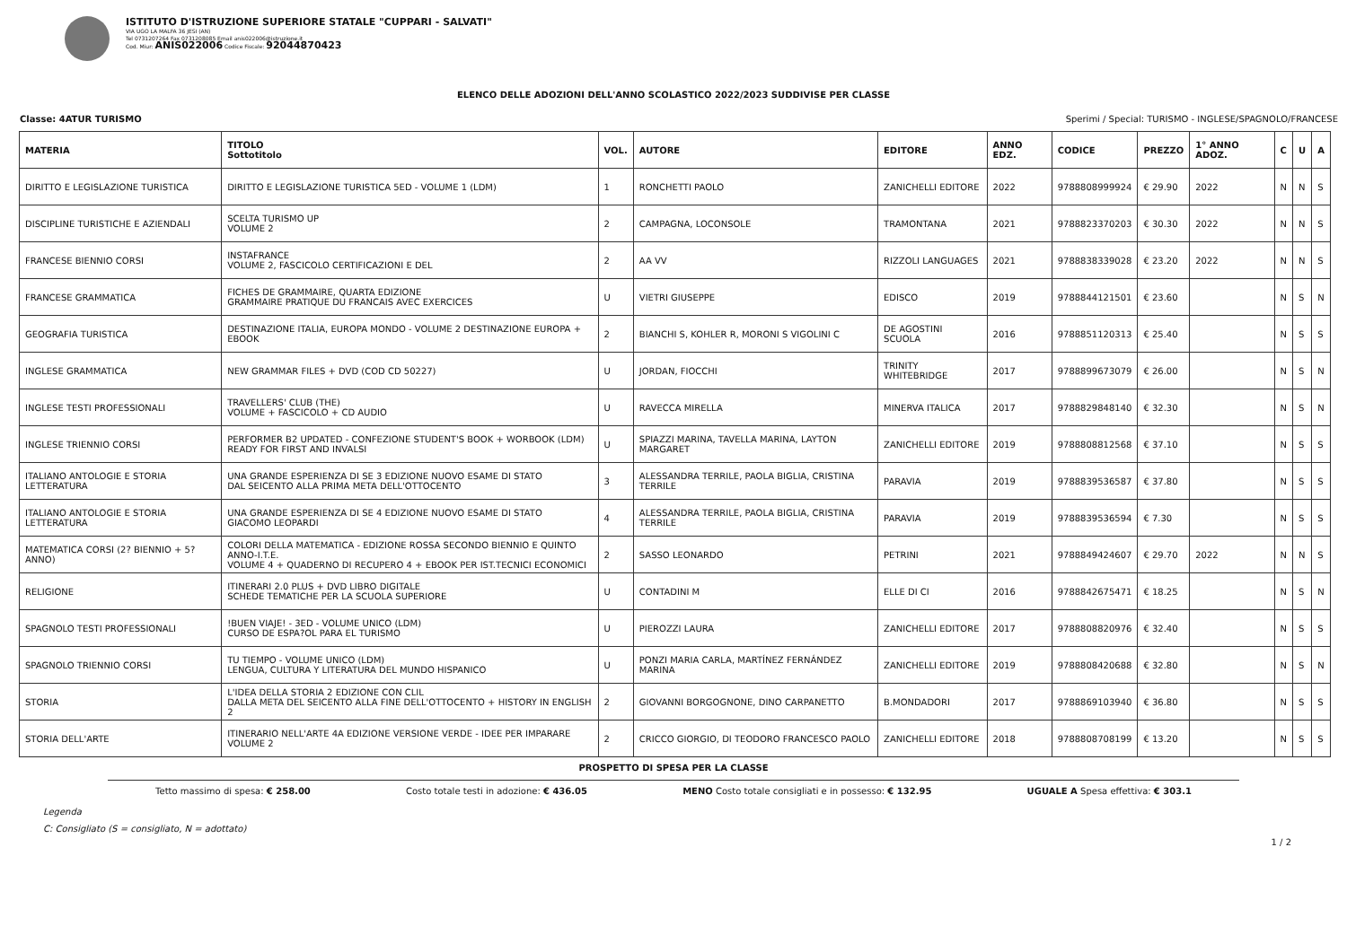ISTITUTO D'ISTRUZIONE SUPERIORE STATALE "CUPPARI - SALVATI"
VIA UGO LA MALFA 36 JESI (AN)
Tel 0731207264 Fax 0731208085 Email anis022006@istruzione.it
Cod. Miur: ANIS022006 Codice Fiscale: 92044870423
ELENCO DELLE ADOZIONI DELL'ANNO SCOLASTICO 2022/2023 SUDDIVISE PER CLASSE
Classe: 4ATUR TURISMO Sperimi / Special: TURISMO - INGLESE/SPAGNOLO/FRANCESE
| MATERIA | TITOLO Sottotitolo | VOL. | AUTORE | EDITORE | ANNO EDZ. | CODICE | PREZZO | 1° ANNO ADOZ. | C | U | A |
| --- | --- | --- | --- | --- | --- | --- | --- | --- | --- | --- | --- |
| DIRITTO E LEGISLAZIONE TURISTICA | DIRITTO E LEGISLAZIONE TURISTICA 5ED - VOLUME 1 (LDM) | 1 | RONCHETTI PAOLO | ZANICHELLI EDITORE | 2022 | 9788808999924 | € 29.90 | 2022 | N | N | S |
| DISCIPLINE TURISTICHE E AZIENDALI | SCELTA TURISMO UP VOLUME 2 | 2 | CAMPAGNA, LOCONSOLE | TRAMONTANA | 2021 | 9788823370203 | € 30.30 | 2022 | N | N | S |
| FRANCESE BIENNIO CORSI | INSTAFRANCE VOLUME 2, FASCICOLO CERTIFICAZIONI E DEL | 2 | AA VV | RIZZOLI LANGUAGES | 2021 | 9788838339028 | € 23.20 | 2022 | N | N | S |
| FRANCESE GRAMMATICA | FICHES DE GRAMMAIRE, QUARTA EDIZIONE GRAMMAIRE PRATIQUE DU FRANCAIS AVEC EXERCICES | U | VIETRI GIUSEPPE | EDISCO | 2019 | 9788844121501 | € 23.60 | | N | S | N |
| GEOGRAFIA TURISTICA | DESTINAZIONE ITALIA, EUROPA MONDO - VOLUME 2 DESTINAZIONE EUROPA + EBOOK | 2 | BIANCHI S, KOHLER R, MORONI S VIGOLINI C | DE AGOSTINI SCUOLA | 2016 | 9788851120313 | € 25.40 | | N | S | S |
| INGLESE GRAMMATICA | NEW GRAMMAR FILES + DVD (COD CD 50227) | U | JORDAN, FIOCCHI | TRINITY WHITEBRIDGE | 2017 | 9788899673079 | € 26.00 | | N | S | N |
| INGLESE TESTI PROFESSIONALI | TRAVELLERS' CLUB (THE) VOLUME + FASCICOLO + CD AUDIO | U | RAVECCA MIRELLA | MINERVA ITALICA | 2017 | 9788829848140 | € 32.30 | | N | S | N |
| INGLESE TRIENNIO CORSI | PERFORMER B2 UPDATED - CONFEZIONE STUDENT'S BOOK + WORBOOK (LDM) READY FOR FIRST AND INVALSI | U | SPIAZZI MARINA, TAVELLA MARINA, LAYTON MARGARET | ZANICHELLI EDITORE | 2019 | 9788808812568 | € 37.10 | | N | S | S |
| ITALIANO ANTOLOGIE E STORIA LETTERATURA | UNA GRANDE ESPERIENZA DI SE 3 EDIZIONE NUOVO ESAME DI STATO DAL SEICENTO ALLA PRIMA META DELL'OTTOCENTO | 3 | ALESSANDRA TERRILE, PAOLA BIGLIA, CRISTINA TERRILE | PARAVIA | 2019 | 9788839536587 | € 37.80 | | N | S | S |
| ITALIANO ANTOLOGIE E STORIA LETTERATURA | UNA GRANDE ESPERIENZA DI SE 4 EDIZIONE NUOVO ESAME DI STATO GIACOMO LEOPARDI | 4 | ALESSANDRA TERRILE, PAOLA BIGLIA, CRISTINA TERRILE | PARAVIA | 2019 | 9788839536594 | € 7.30 | | N | S | S |
| MATEMATICA CORSI (2? BIENNIO + 5? ANNO) | COLORI DELLA MATEMATICA - EDIZIONE ROSSA SECONDO BIENNIO E QUINTO ANNO-I.T.E. VOLUME 4 + QUADERNO DI RECUPERO 4 + EBOOK PER IST.TECNICI ECONOMICI | 2 | SASSO LEONARDO | PETRINI | 2021 | 9788849424607 | € 29.70 | 2022 | N | N | S |
| RELIGIONE | ITINERARI 2.0 PLUS + DVD LIBRO DIGITALE SCHEDE TEMATICHE PER LA SCUOLA SUPERIORE | U | CONTADINI M | ELLE DI CI | 2016 | 9788842675471 | € 18.25 | | N | S | N |
| SPAGNOLO TESTI PROFESSIONALI | !BUEN VIAJE! - 3ED - VOLUME UNICO (LDM) CURSO DE ESPA?OL PARA EL TURISMO | U | PIEROZZI LAURA | ZANICHELLI EDITORE | 2017 | 9788808820976 | € 32.40 | | N | S | S |
| SPAGNOLO TRIENNIO CORSI | TU TIEMPO - VOLUME UNICO (LDM) LENGUA, CULTURA Y LITERATURA DEL MUNDO HISPANICO | U | PONZI MARIA CARLA, MARTÍNEZ FERNÁNDEZ MARINA | ZANICHELLI EDITORE | 2019 | 9788808420688 | € 32.80 | | N | S | N |
| STORIA | L'IDEA DELLA STORIA 2 EDIZIONE CON CLIL DALLA META DEL SEICENTO ALLA FINE DELL'OTTOCENTO + HISTORY IN ENGLISH 2 | 2 | GIOVANNI BORGOGNONE, DINO CARPANETTO | B.MONDADORI | 2017 | 9788869103940 | € 36.80 | | N | S | S |
| STORIA DELL'ARTE | ITINERARIO NELL'ARTE 4A EDIZIONE VERSIONE VERDE - IDEE PER IMPARARE VOLUME 2 | 2 | CRICCO GIORGIO, DI TEODORO FRANCESCO PAOLO | ZANICHELLI EDITORE | 2018 | 9788808708199 | € 13.20 | | N | S | S |
PROSPETTO DI SPESA PER LA CLASSE
Tetto massimo di spesa: € 258.00 Costo totale testi in adozione: € 436.05 MENO Costo totale consigliati e in possesso: € 132.95 UGUALE A Spesa effettiva: € 303.1
Legenda
C: Consigliato (S = consigliato, N = adottato)
1 / 2